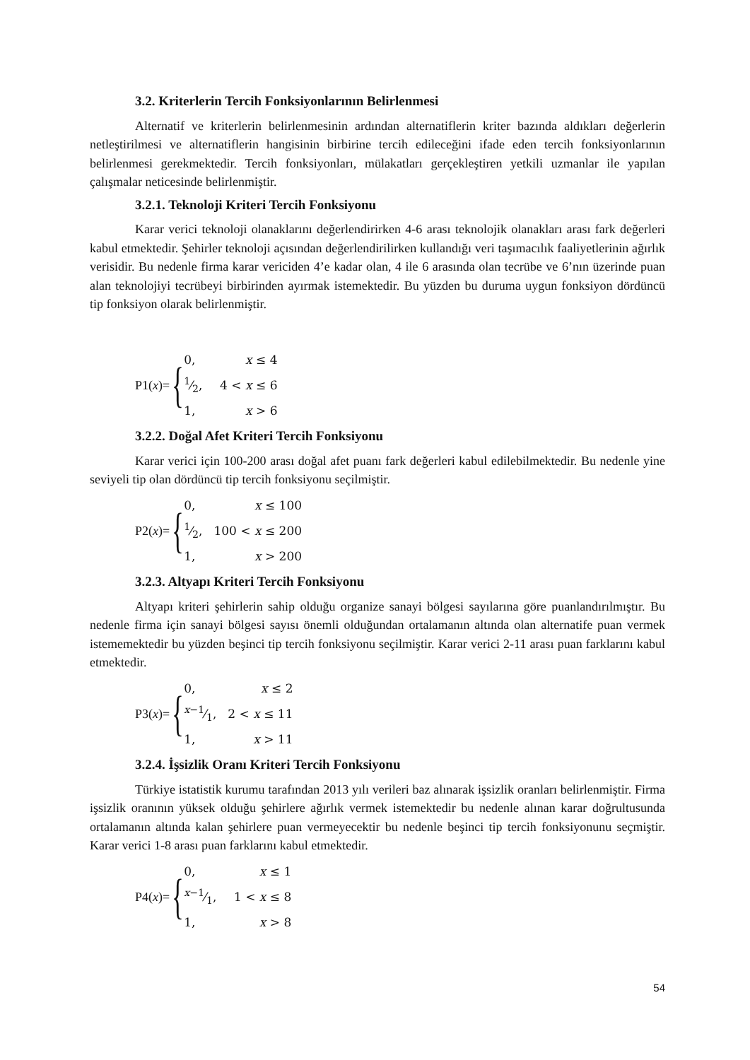3.2. Kriterlerin Tercih Fonksiyonlarının Belirlenmesi
Alternatif ve kriterlerin belirlenmesinin ardından alternatiflerin kriter bazında aldıkları değerlerin netleştirilmesi ve alternatiflerin hangisinin birbirine tercih edileceğini ifade eden tercih fonksiyonlarının belirlenmesi gerekmektedir. Tercih fonksiyonları, mülakatları gerçekleştiren yetkili uzmanlar ile yapılan çalışmalar neticesinde belirlenmiştir.
3.2.1. Teknoloji Kriteri Tercih Fonksiyonu
Karar verici teknoloji olanaklarını değerlendirirken 4-6 arası teknolojik olanakları arası fark değerleri kabul etmektedir. Şehirler teknoloji açısından değerlendirilirken kullandığı veri taşımacılık faaliyetlerinin ağırlık verisidir. Bu nedenle firma karar vericiden 4’e kadar olan, 4 ile 6 arasında olan tecrübe ve 6’nın üzerinde puan alan teknolojiyi tecrübeyi birbirinden ayırmak istemektedir. Bu yüzden bu duruma uygun fonksiyon dördüncü tip fonksiyon olarak belirlenmiştir.
P1(x)= {
| 0, | x ≤ 4 |
| 1⁄2, | 4 < x ≤ 6 |
| 1, | x > 6 |
3.2.2. Doğal Afet Kriteri Tercih Fonksiyonu
Karar verici için 100-200 arası doğal afet puanı fark değerleri kabul edilebilmektedir. Bu nedenle yine seviyeli tip olan dördüncü tip tercih fonksiyonu seçilmiştir.
P2(x)= {
| 0, | x ≤ 100 |
| 1⁄2, | 100 < x ≤ 200 |
| 1, | x > 200 |
3.2.3. Altyapı Kriteri Tercih Fonksiyonu
Altyapı kriteri şehirlerin sahip olduğu organize sanayi bölgesi sayılarına göre puanlandırılmıştır. Bu nedenle firma için sanayi bölgesi sayısı önemli olduğundan ortalamanın altında olan alternatife puan vermek istememektedir bu yüzden beşinci tip tercih fonksiyonu seçilmiştir. Karar verici 2-11 arası puan farklarını kabul etmektedir.
P3(x)= {
| 0, | x ≤ 2 |
| x −1⁄1, | 2 < x ≤ 11 |
| 1, | x > 11 |
3.2.4. İşsizlik Oranı Kriteri Tercih Fonksiyonu
Türkiye istatistik kurumu tarafından 2013 yılı verileri baz alınarak işsizlik oranları belirlenmiştir. Firma işsizlik oranının yüksek olduğu şehirlere ağırlık vermek istemektedir bu nedenle alınan karar doğrultusunda ortalamanın altında kalan şehirlere puan vermeyecektir bu nedenle beşinci tip tercih fonksiyonunu seçmiştir. Karar verici 1-8 arası puan farklarını kabul etmektedir.
P4(x)= {
| 0, | x ≤ 1 |
| x −1⁄1, | 1 < x ≤ 8 |
| 1, | x > 8 |
54